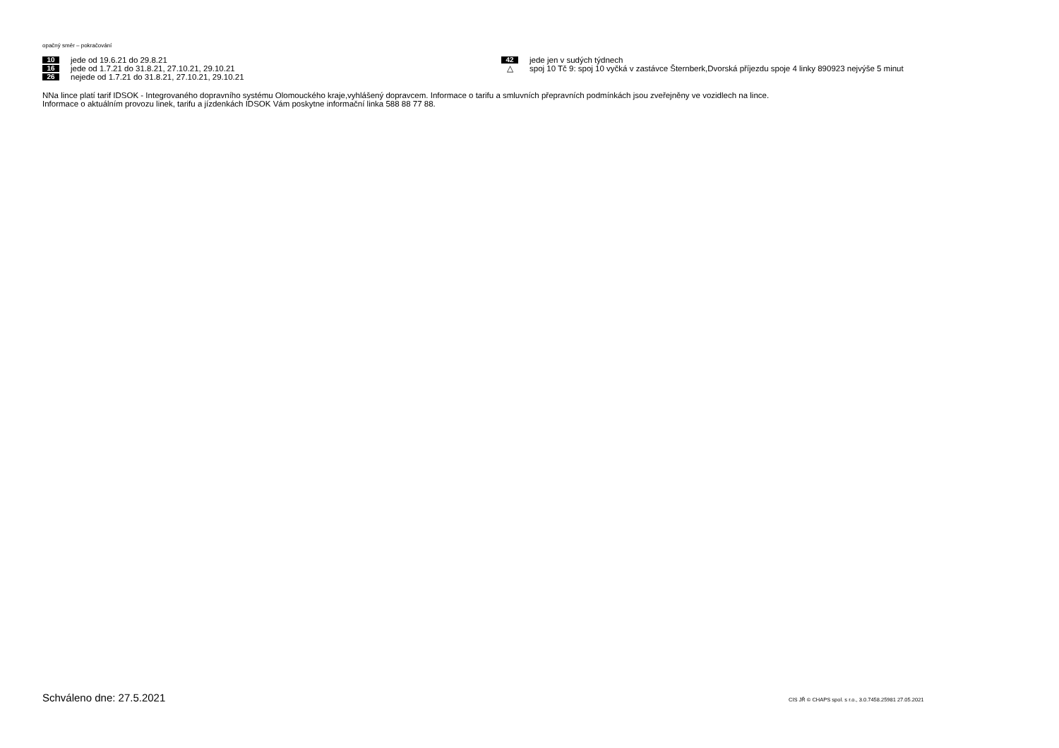opačný směr – pokračování
10 jede od 19.6.21 do 29.8.21
16 jede od 1.7.21 do 31.8.21, 27.10.21, 29.10.21
26 nejede od 1.7.21 do 31.8.21, 27.10.21, 29.10.21
42 jede jen v sudých týdnech
△ spoj 10 Tč 9: spoj 10 vyčká v zastávce Šternberk,Dvorská příjezdu spoje 4 linky 890923 nejvýše 5 minut
NNa lince platí tarif IDSOK - Integrovaného dopravního systému Olomouckého kraje,vyhlášený dopravcem. Informace o tarifu a smluvních přepravních podmínkách jsou zveřejněny ve vozidlech na lince.
Informace o aktuálním provozu linek, tarifu a jízdenkách IDSOK Vám poskytne informační linka 588 88 77 88.
Schváleno dne: 27.5.2021
CIS JŘ © CHAPS spol. s r.o., 3.0.7458.25981 27.05.2021